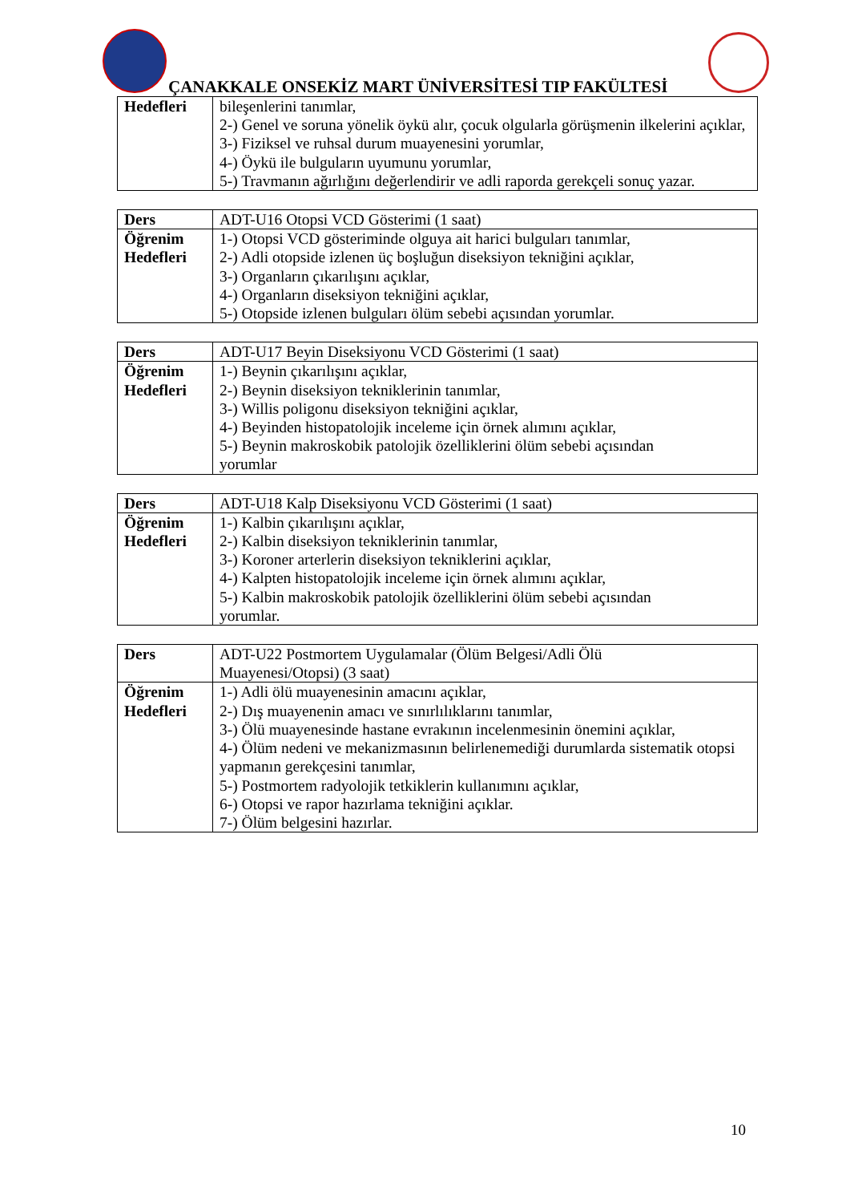ÇANAKKALE ONSEKİZ MART ÜNİVERSİTESİ TIP FAKÜLTESİ
| Hedefleri | bileşenlerini tanımlar, 2-) Genel ve soruna yönelik öykü alır, çocuk olgularla görüşmenin ilkelerini açıklar, 3-) Fiziksel ve ruhsal durum muayenesini yorumlar, 4-) Öykü ile bulguların uyumunu yorumlar, 5-) Travmanın ağırlığını değerlendirir ve adli raporda gerekçeli sonuç yazar. |
| Ders | ADT-U16 Otopsi VCD Gösterimi (1 saat) |
| Öğrenim Hedefleri | 1-) Otopsi VCD gösteriminde olguya ait harici bulguları tanımlar, 2-) Adli otopside izlenen üç boşluğun diseksiyon tekniğini açıklar, 3-) Organların çıkarılışını açıklar, 4-) Organların diseksiyon tekniğini açıklar, 5-) Otopside izlenen bulguları ölüm sebebi açısından yorumlar. |
| Ders | ADT-U17 Beyin Diseksiyonu VCD Gösterimi (1 saat) |
| Öğrenim Hedefleri | 1-) Beynin çıkarılışını açıklar, 2-) Beynin diseksiyon tekniklerinin tanımlar, 3-) Willis poligonu diseksiyon tekniğini açıklar, 4-) Beyinden histopatolojik inceleme için örnek alımını açıklar, 5-) Beynin makroskobik patolojik özelliklerini ölüm sebebi açısından yorumlar |
| Ders | ADT-U18 Kalp Diseksiyonu VCD Gösterimi (1 saat) |
| Öğrenim Hedefleri | 1-) Kalbin çıkarılışını açıklar, 2-) Kalbin diseksiyon tekniklerinin tanımlar, 3-) Koroner arterlerin diseksiyon tekniklerini açıklar, 4-) Kalpten histopatolojik inceleme için örnek alımını açıklar, 5-) Kalbin makroskobik patolojik özelliklerini ölüm sebebi açısından yorumlar. |
| Ders | ADT-U22 Postmortem Uygulamalar (Ölüm Belgesi/Adli Ölü Muayenesi/Otopsi) (3 saat) |
| Öğrenim Hedefleri | 1-) Adli ölü muayenesinin amacını açıklar, 2-) Dış muayenenin amacı ve sınırlılıklarını tanımlar, 3-) Ölü muayenesinde hastane evrakının incelenmesinin önemini açıklar, 4-) Ölüm nedeni ve mekanizmasının belirlenemediği durumlarda sistematik otopsi yapmanın gerekçesini tanımlar, 5-) Postmortem radyolojik tetkiklerin kullanımını açıklar, 6-) Otopsi ve rapor hazırlama tekniğini açıklar. 7-) Ölüm belgesini hazırlar. |
10